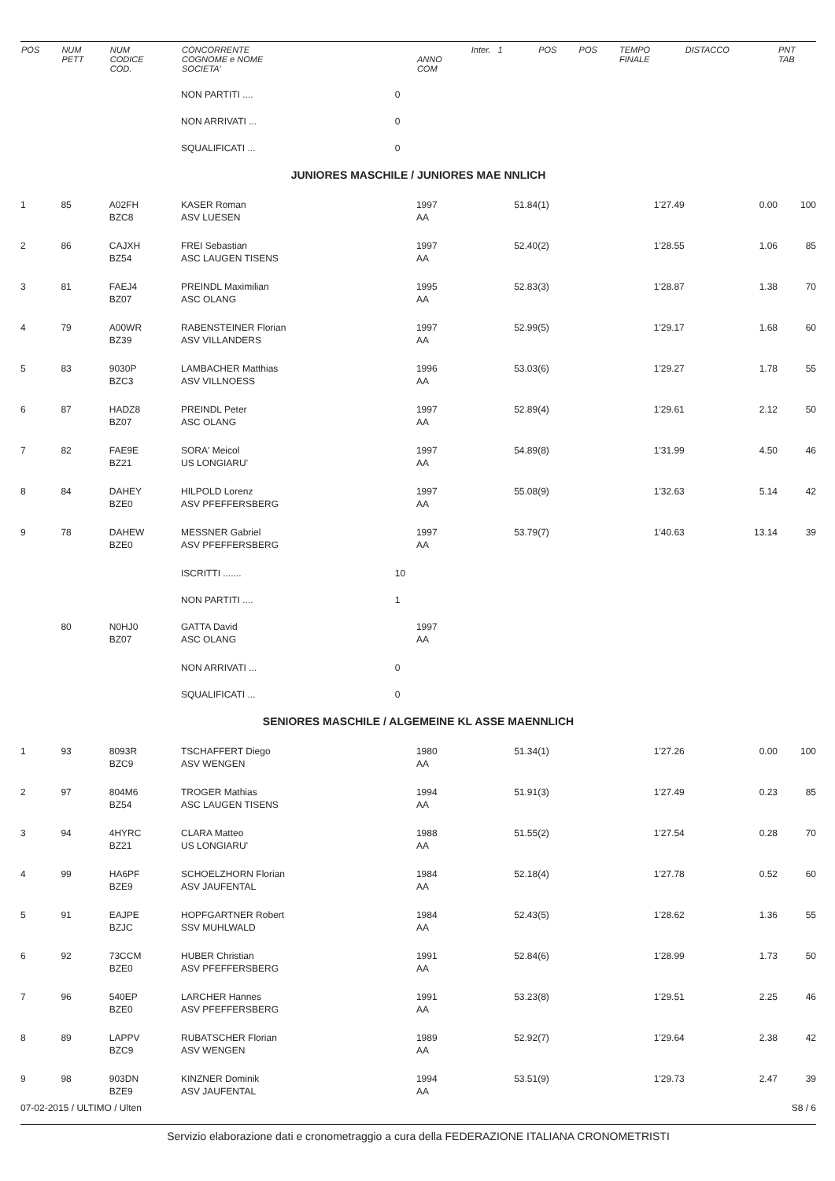| POS | NUM PETT | NUM CODICE COD. | CONCORRENTE COGNOME e NOME SOCIETA' | | ANNO COM | Inter. 1 | POS | POS | TEMPO FINALE | DISTACCO | PNT TAB |
| --- | --- | --- | --- | --- | --- | --- | --- | --- | --- | --- | --- |
| | | | NON PARTITI .... | 0 | | | | | | | |
| | | | NON ARRIVATI ... | 0 | | | | | | | |
| | | | SQUALIFICATI ... | 0 | | | | | | | |
| JUNIORES MASCHILE / JUNIORES MAE NNLICH | | | | | | | | | | | |
| 1 | 85 | A02FH BZC8 | KASER Roman ASV LUESEN | | 1997 AA | 51.84 | (1) | | 1'27.49 | 0.00 | 100 |
| 2 | 86 | CAJXH BZ54 | FREI Sebastian ASC LAUGEN TISENS | | 1997 AA | 52.40 | (2) | | 1'28.55 | 1.06 | 85 |
| 3 | 81 | FAEJ4 BZ07 | PREINDL Maximilian ASC OLANG | | 1995 AA | 52.83 | (3) | | 1'28.87 | 1.38 | 70 |
| 4 | 79 | A00WR BZ39 | RABENSTEINER Florian ASV VILLANDERS | | 1997 AA | 52.99 | (5) | | 1'29.17 | 1.68 | 60 |
| 5 | 83 | 9030P BZC3 | LAMBACHER Matthias ASV VILLNOESS | | 1996 AA | 53.03 | (6) | | 1'29.27 | 1.78 | 55 |
| 6 | 87 | HADZ8 BZ07 | PREINDL Peter ASC OLANG | | 1997 AA | 52.89 | (4) | | 1'29.61 | 2.12 | 50 |
| 7 | 82 | FAE9E BZ21 | SORA' Meicol US LONGIARU' | | 1997 AA | 54.89 | (8) | | 1'31.99 | 4.50 | 46 |
| 8 | 84 | DAHEY BZE0 | HILPOLD Lorenz ASV PFEFFERSBERG | | 1997 AA | 55.08 | (9) | | 1'32.63 | 5.14 | 42 |
| 9 | 78 | DAHEW BZE0 | MESSNER Gabriel ASV PFEFFERSBERG | | 1997 AA | 53.79 | (7) | | 1'40.63 | 13.14 | 39 |
| | | | ISCRITTI ....... | 10 | | | | | | | |
| | | | NON PARTITI .... | 1 | | | | | | | |
| | 80 | N0HJ0 BZ07 | GATTA David ASC OLANG | | 1997 AA | | | | | | |
| | | | NON ARRIVATI ... | 0 | | | | | | | |
| | | | SQUALIFICATI ... | 0 | | | | | | | |
| SENIORES MASCHILE / ALGEMEINE KL ASSE MAENNLICH | | | | | | | | | | | |
| 1 | 93 | 8093R BZC9 | TSCHAFFERT Diego ASV WENGEN | | 1980 AA | 51.34 | (1) | | 1'27.26 | 0.00 | 100 |
| 2 | 97 | 804M6 BZ54 | TROGER Mathias ASC LAUGEN TISENS | | 1994 AA | 51.91 | (3) | | 1'27.49 | 0.23 | 85 |
| 3 | 94 | 4HYRC BZ21 | CLARA Matteo US LONGIARU' | | 1988 AA | 51.55 | (2) | | 1'27.54 | 0.28 | 70 |
| 4 | 99 | HA6PF BZE9 | SCHOELZHORN Florian ASV JAUFENTAL | | 1984 AA | 52.18 | (4) | | 1'27.78 | 0.52 | 60 |
| 5 | 91 | EAJPE BZJC | HOPFGARTNER Robert SSV MUHLWALD | | 1984 AA | 52.43 | (5) | | 1'28.62 | 1.36 | 55 |
| 6 | 92 | 73CCM BZE0 | HUBER Christian ASV PFEFFERSBERG | | 1991 AA | 52.84 | (6) | | 1'28.99 | 1.73 | 50 |
| 7 | 96 | 540EP BZE0 | LARCHER Hannes ASV PFEFFERSBERG | | 1991 AA | 53.23 | (8) | | 1'29.51 | 2.25 | 46 |
| 8 | 89 | LAPPV BZC9 | RUBATSCHER Florian ASV WENGEN | | 1989 AA | 52.92 | (7) | | 1'29.64 | 2.38 | 42 |
| 9 | 98 | 903DN BZE9 | KINZNER Dominik ASV JAUFENTAL | | 1994 AA | 53.51 | (9) | | 1'29.73 | 2.47 | 39 |
07-02-2015 / ULTIMO / Ulten S8 / 6
Servizio elaborazione dati e cronometraggio a cura della FEDERAZIONE ITALIANA CRONOMETRISTI